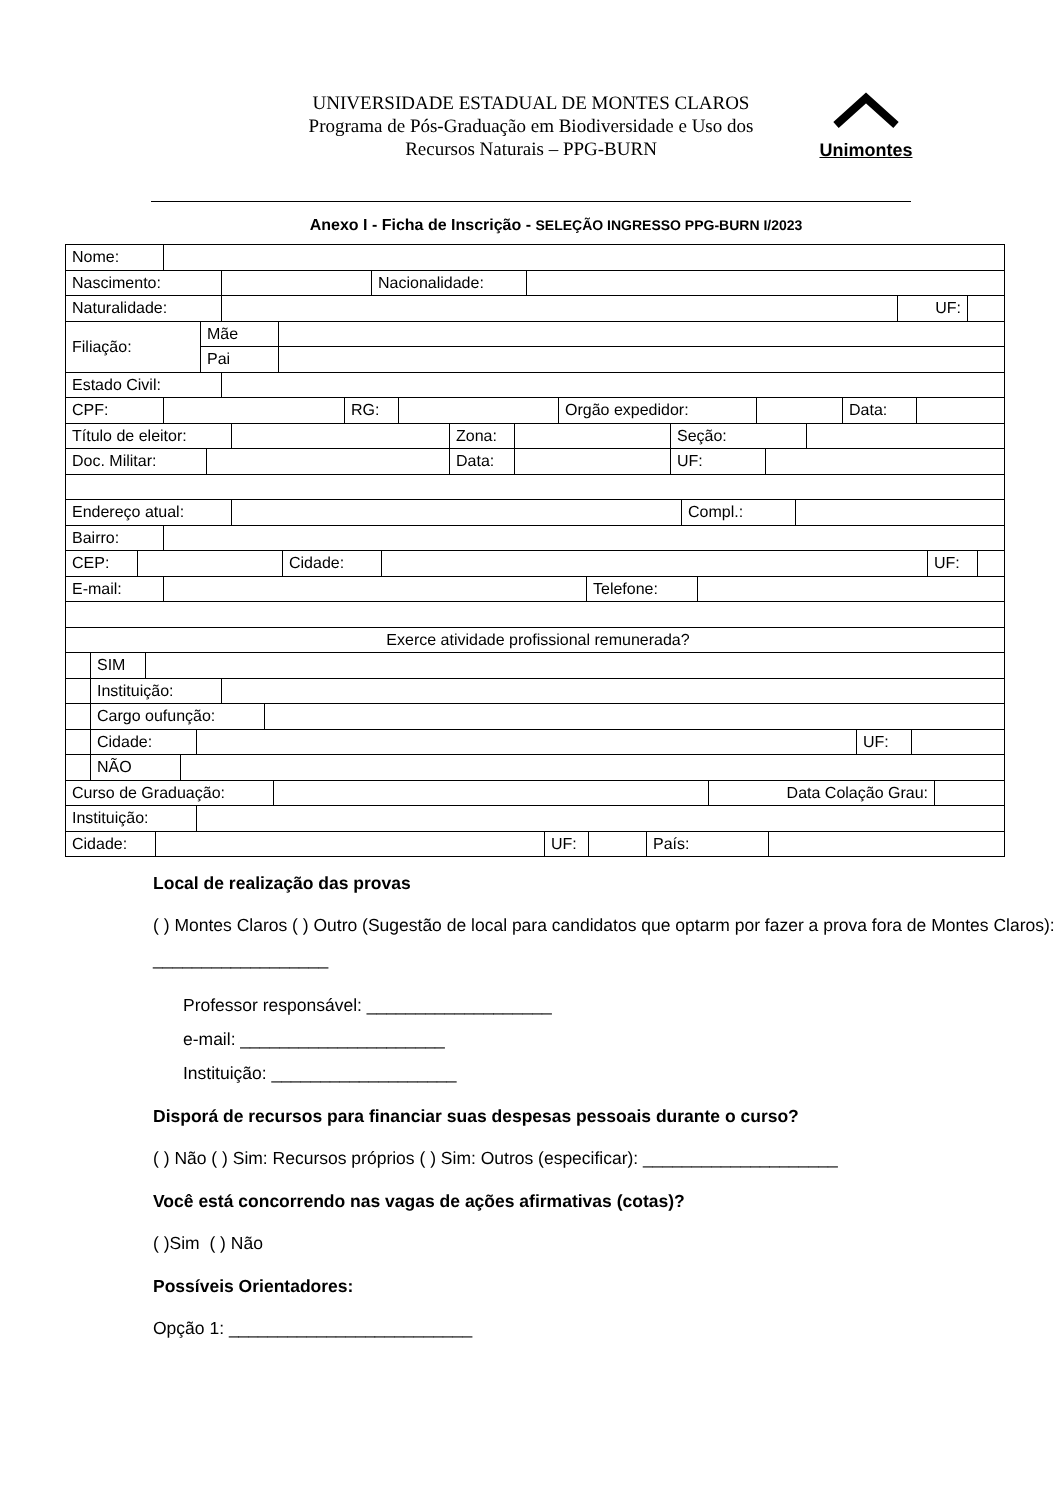UNIVERSIDADE ESTADUAL DE MONTES CLAROS
Programa de Pós-Graduação em Biodiversidade e Uso dos Recursos Naturais – PPG-BURN
Unimontes
Anexo I - Ficha de Inscrição - SELEÇÃO INGRESSO PPG-BURN I/2023
Nome:
Nascimento: Nacionalidade:
Naturalidade: UF:
Filiação:
Mãe
Pai
Estado Civil:
CPF: RG: Orgão expedidor: Data:
Título de eleitor:
Zona: Seção:
Doc. Militar: Data: UF:
Endereço atual: Compl.:
Bairro:
CEP: Cidade: UF:
E-mail: Telefone:
Exerce atividade profissional remunerada?
SIM
Instituição:
Cargo oufunção:
Cidade: UF:
NÃO
Curso de Graduação: Data Colação Grau:
Instituição:
Cidade: UF: País:
Local de realização das provas
( ) Montes Claros ( ) Outro (Sugestão de local para candidatos que optarm por fazer a prova fora de Montes Claros): __________________
Professor responsável: ___________________
e-mail: _____________________
Instituição: ___________________
Disporá de recursos para financiar suas despesas pessoais durante o curso?
( ) Não ( ) Sim: Recursos próprios ( ) Sim: Outros (especificar): ____________________
Você está concorrendo nas vagas de ações afirmativas (cotas)?
( )Sim ( ) Não
Possíveis Orientadores:
Opção 1: _________________________